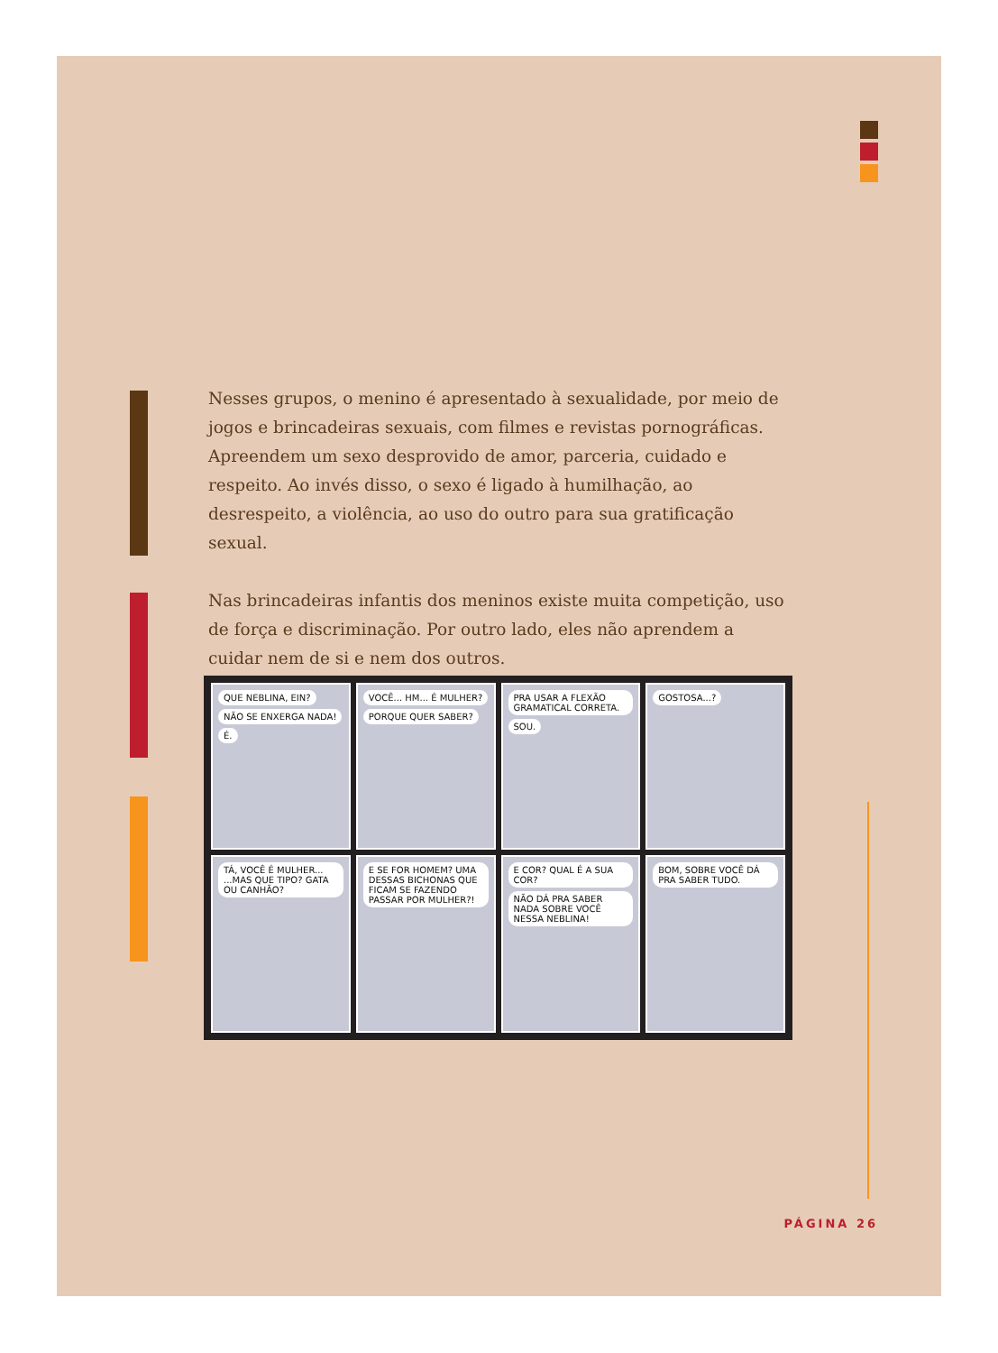Nesses grupos, o menino é apresentado à sexualidade, por meio de jogos e brincadeiras sexuais, com filmes e revistas pornográficas. Apreendem um sexo desprovido de amor, parceria, cuidado e respeito. Ao invés disso, o sexo é ligado à humilhação, ao desrespeito, a violência, ao uso do outro para sua gratificação sexual.
Nas brincadeiras infantis dos meninos existe muita competição, uso de força e discriminação. Por outro lado, eles não aprendem a cuidar nem de si e nem dos outros.
QUE NEBLINA, EIN? NÃO SE ENXERGA NADA! É.
VOCÊ... HM... É MULHER? PORQUE QUER SABER?
PRA USAR A FLEXÃO GRAMATICAL CORRETA. SOU.
GOSTOSA...?
TÁ, VOCÊ É MULHER... ...MAS QUE TIPO? GATA OU CANHÃO?
E SE FOR HOMEM? UMA DESSAS BICHONAS QUE FICAM SE FAZENDO PASSAR POR MULHER?!
E COR? QUAL É A SUA COR? NÃO DÁ PRA SABER NADA SOBRE VOCÊ NESSA NEBLINA!
BOM, SOBRE VOCÊ DÁ PRA SABER TUDO.
PÁGINA 26